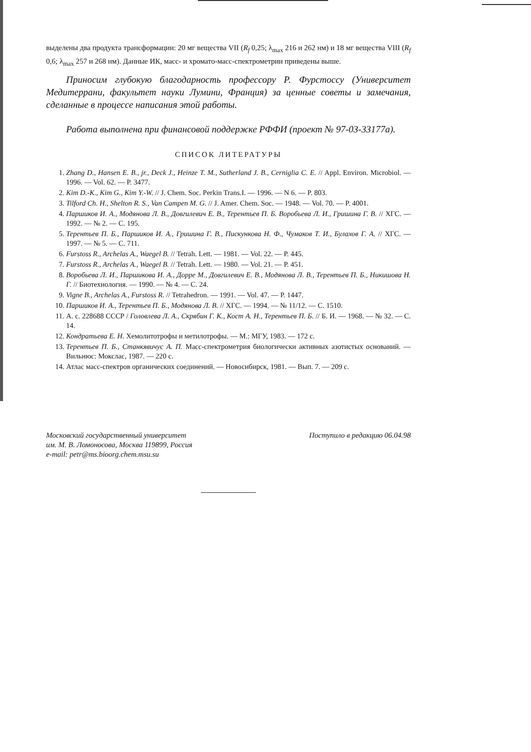выделены два продукта трансформации: 20 мг вещества VII (R<sub>f</sub> 0,25; λ<sub>max</sub> 216 и 262 нм) и 18 мг вещества VIII (R<sub>f</sub> 0,6; λ<sub>max</sub> 257 и 268 нм). Данные ИК, масс- и хромато-масс-спектрометрии приведены выше.
Приносим глубокую благодарность профессору Р. Фурстоссу (Университет Медитеррани, факультет науки Лумини, Франция) за ценные советы и замечания, сделанные в процессе написания этой работы.
Работа выполнена при финансовой поддержке РФФИ (проект № 97-03-33177а).
СПИСОК ЛИТЕРАТУРЫ
1. Zhang D., Hansen E. B., jr., Deck J., Heinze T. M., Sutherland J. B., Cerniglia C. E. // Appl. Environ. Microbiol. — 1996. — Vol. 62. — P. 3477.
2. Kim D.-K., Kim G., Kim Y.-W. // J. Chem. Soc. Perkin Trans.I. — 1996. — N 6. — P. 803.
3. Tilford Ch. H., Shelton R. S., Van Campen M. G. // J. Amer. Chem. Soc. — 1948. — Vol. 70. — P. 4001.
4. Паршиков И. А., Модянова Л. В., Довгилевич Е. В., Терентьев П. Б. Воробьева Л. И., Гришина Г. В. // ХГС. — 1992. — № 2. — С. 195.
5. Терентьев П. Б., Паршиков И. А., Гришина Г. В., Пискункова Н. Ф., Чумаков Т. И., Булахов Г. А. // ХГС. — 1997. — № 5. — С. 711.
6. Furstoss R., Archelas A., Waegel B. // Tetrah. Lett. — 1981. — Vol. 22. — P. 445.
7. Furstoss R., Archelas A., Waegel B. // Tetrah. Lett. — 1980. — Vol. 21. — P. 451.
8. Воробьева Л. И., Паршикова И. А., Дорре М., Довгилевич Е. В., Модянова Л. В., Терентьев П. Б., Никишова Н. Г. // Биотехнология. — 1990. — № 4. — С. 24.
9. Vigne B., Archelas A., Furstoss R. // Tetrahedron. — 1991. — Vol. 47. — P. 1447.
10. Паршиков И. А., Терентьев П. Б., Модянова Л. В. // ХГС. — 1994. — № 11/12. — С. 1510.
11. А. с. 228688 СССР / Головлева Л. А., Скрябин Г. К., Кост А. Н., Терентьев П. Б. // Б. И. — 1968. — № 32. — С. 14.
12. Кондратьева Е. Н. Хемолитотрофы и метилотрофы. — М.: МГУ, 1983. — 172 с.
13. Терентьев П. Б., Станкявичус А. П. Масс-спектрометрия биологически активных азотистых оснований. — Вильнюс: Мокслас, 1987. — 220 с.
14. Атлас масс-спектров органических соединений. — Новосибирск, 1981. — Вып. 7. — 209 с.
Московский государственный университет
им. М. В. Ломоносова, Москва 119899, Россия
e-mail: petr@ms.bioorg.chem.msu.su
Поступило в редакцию 06.04.98